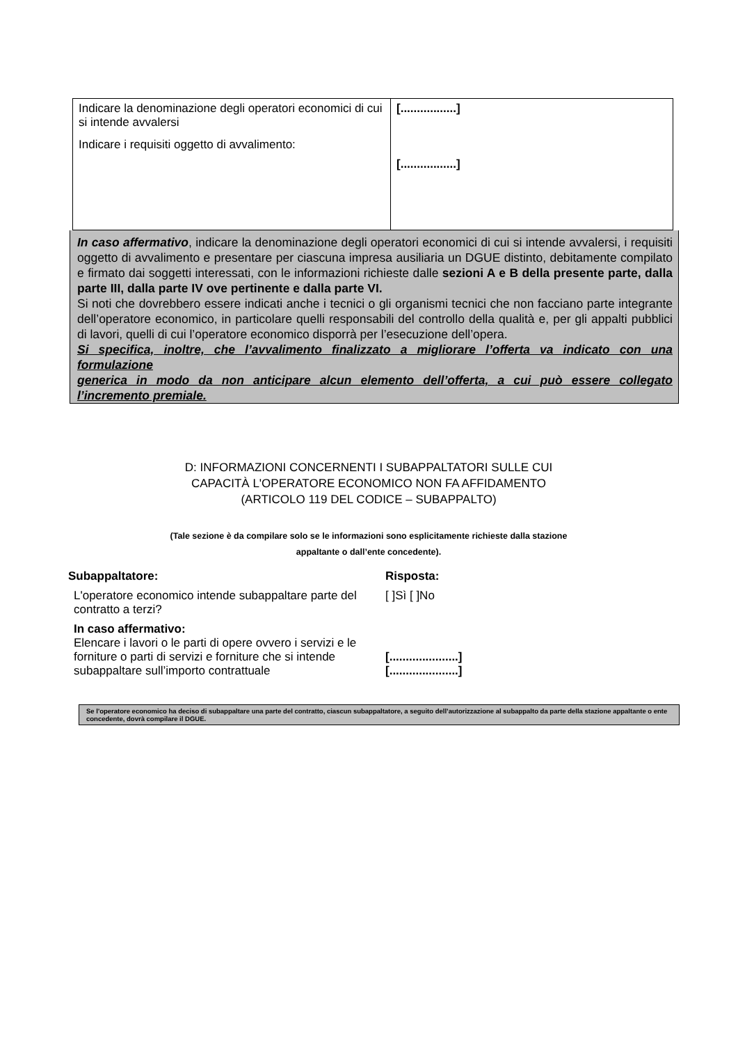| Indicare la denominazione degli operatori economici di cui si intende avvalersi Indicare i requisiti oggetto di avvalimento: | [.................] [.................] |
In caso affermativo, indicare la denominazione degli operatori economici di cui si intende avvalersi, i requisiti oggetto di avvalimento e presentare per ciascuna impresa ausiliaria un DGUE distinto, debitamente compilato e firmato dai soggetti interessati, con le informazioni richieste dalle sezioni A e B della presente parte, dalla parte III, dalla parte IV ove pertinente e dalla parte VI.
Si noti che dovrebbero essere indicati anche i tecnici o gli organismi tecnici che non facciano parte integrante dell’operatore economico, in particolare quelli responsabili del controllo della qualità e, per gli appalti pubblici di lavori, quelli di cui l’operatore economico disporrà per l’esecuzione dell’opera.
Si specifica, inoltre, che l’avvalimento finalizzato a migliorare l’offerta va indicato con una formulazione
generica in modo da non anticipare alcun elemento dell’offerta, a cui può essere collegato l’incremento premiale.
D: INFORMAZIONI CONCERNENTI I SUBAPPALTATORI SULLE CUI
CAPACITÀ L'OPERATORE ECONOMICO NON FA AFFIDAMENTO
(ARTICOLO 119 DEL CODICE – SUBAPPALTO)
(Tale sezione è da compilare solo se le informazioni sono esplicitamente richieste dalla stazione
appaltante o dall’ente concedente).
| Subappaltatore: | Risposta: |
| L'operatore economico intende subappaltare parte del contratto a terzi? | [ ]Sì [ ]No |
| In caso affermativo: Elencare i lavori o le parti di opere ovvero i servizi e le forniture o parti di servizi e forniture che si intende subappaltare sull’importo contrattuale | [.....................] [.....................] |
Se l'operatore economico ha deciso di subappaltare una parte del contratto, ciascun subappaltatore, a seguito dell’autorizzazione al subappalto da parte della stazione appaltante o ente concedente, dovrà compilare il DGUE.